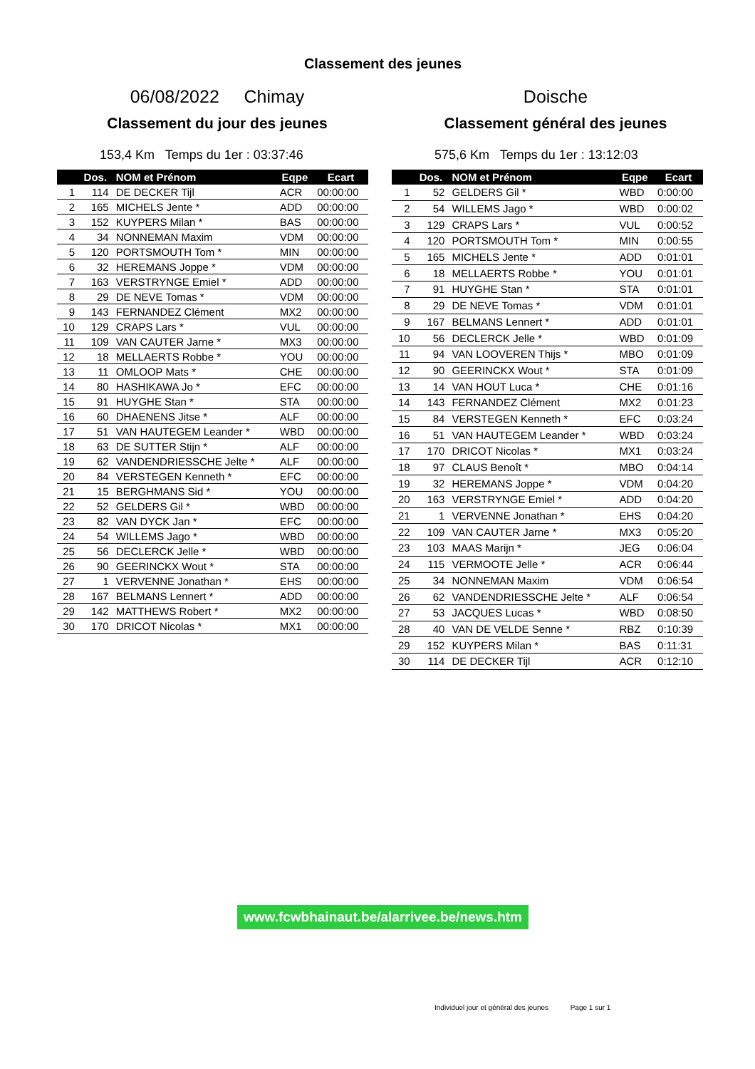Classement des jeunes
06/08/2022 Chimay
Classement du jour des jeunes
153,4 Km Temps du 1er : 03:37:46
| | Dos. | NOM et Prénom | Eqpe | Ecart |
| --- | --- | --- | --- | --- |
| 1 | 114 | DE DECKER Tijl | ACR | 00:00:00 |
| 2 | 165 | MICHELS Jente * | ADD | 00:00:00 |
| 3 | 152 | KUYPERS Milan * | BAS | 00:00:00 |
| 4 | 34 | NONNEMAN Maxim | VDM | 00:00:00 |
| 5 | 120 | PORTSMOUTH Tom * | MIN | 00:00:00 |
| 6 | 32 | HEREMANS Joppe * | VDM | 00:00:00 |
| 7 | 163 | VERSTRYNGE Emiel * | ADD | 00:00:00 |
| 8 | 29 | DE NEVE Tomas * | VDM | 00:00:00 |
| 9 | 143 | FERNANDEZ Clément | MX2 | 00:00:00 |
| 10 | 129 | CRAPS Lars * | VUL | 00:00:00 |
| 11 | 109 | VAN CAUTER Jarne * | MX3 | 00:00:00 |
| 12 | 18 | MELLAERTS Robbe * | YOU | 00:00:00 |
| 13 | 11 | OMLOOP Mats * | CHE | 00:00:00 |
| 14 | 80 | HASHIKAWA Jo * | EFC | 00:00:00 |
| 15 | 91 | HUYGHE Stan * | STA | 00:00:00 |
| 16 | 60 | DHAENENS Jitse * | ALF | 00:00:00 |
| 17 | 51 | VAN HAUTEGEM Leander * | WBD | 00:00:00 |
| 18 | 63 | DE SUTTER Stijn * | ALF | 00:00:00 |
| 19 | 62 | VANDENDRIESSCHE Jelte * | ALF | 00:00:00 |
| 20 | 84 | VERSTEGEN Kenneth * | EFC | 00:00:00 |
| 21 | 15 | BERGHMANS Sid * | YOU | 00:00:00 |
| 22 | 52 | GELDERS Gil * | WBD | 00:00:00 |
| 23 | 82 | VAN DYCK Jan * | EFC | 00:00:00 |
| 24 | 54 | WILLEMS Jago * | WBD | 00:00:00 |
| 25 | 56 | DECLERCK Jelle * | WBD | 00:00:00 |
| 26 | 90 | GEERINCKX Wout * | STA | 00:00:00 |
| 27 | 1 | VERVENNE Jonathan * | EHS | 00:00:00 |
| 28 | 167 | BELMANS Lennert * | ADD | 00:00:00 |
| 29 | 142 | MATTHEWS Robert * | MX2 | 00:00:00 |
| 30 | 170 | DRICOT Nicolas * | MX1 | 00:00:00 |
Doische
Classement général des jeunes
575,6 Km Temps du 1er : 13:12:03
| | Dos. | NOM et Prénom | Eqpe | Ecart |
| --- | --- | --- | --- | --- |
| 1 | 52 | GELDERS Gil * | WBD | 0:00:00 |
| 2 | 54 | WILLEMS Jago * | WBD | 0:00:02 |
| 3 | 129 | CRAPS Lars * | VUL | 0:00:52 |
| 4 | 120 | PORTSMOUTH Tom * | MIN | 0:00:55 |
| 5 | 165 | MICHELS Jente * | ADD | 0:01:01 |
| 6 | 18 | MELLAERTS Robbe * | YOU | 0:01:01 |
| 7 | 91 | HUYGHE Stan * | STA | 0:01:01 |
| 8 | 29 | DE NEVE Tomas * | VDM | 0:01:01 |
| 9 | 167 | BELMANS Lennert * | ADD | 0:01:01 |
| 10 | 56 | DECLERCK Jelle * | WBD | 0:01:09 |
| 11 | 94 | VAN LOOVEREN Thijs * | MBO | 0:01:09 |
| 12 | 90 | GEERINCKX Wout * | STA | 0:01:09 |
| 13 | 14 | VAN HOUT Luca * | CHE | 0:01:16 |
| 14 | 143 | FERNANDEZ Clément | MX2 | 0:01:23 |
| 15 | 84 | VERSTEGEN Kenneth * | EFC | 0:03:24 |
| 16 | 51 | VAN HAUTEGEM Leander * | WBD | 0:03:24 |
| 17 | 170 | DRICOT Nicolas * | MX1 | 0:03:24 |
| 18 | 97 | CLAUS Benoît * | MBO | 0:04:14 |
| 19 | 32 | HEREMANS Joppe * | VDM | 0:04:20 |
| 20 | 163 | VERSTRYNGE Emiel * | ADD | 0:04:20 |
| 21 | 1 | VERVENNE Jonathan * | EHS | 0:04:20 |
| 22 | 109 | VAN CAUTER Jarne * | MX3 | 0:05:20 |
| 23 | 103 | MAAS Marijn * | JEG | 0:06:04 |
| 24 | 115 | VERMOOTE Jelle * | ACR | 0:06:44 |
| 25 | 34 | NONNEMAN Maxim | VDM | 0:06:54 |
| 26 | 62 | VANDENDRIESSCHE Jelte * | ALF | 0:06:54 |
| 27 | 53 | JACQUES Lucas * | WBD | 0:08:50 |
| 28 | 40 | VAN DE VELDE Senne * | RBZ | 0:10:39 |
| 29 | 152 | KUYPERS Milan * | BAS | 0:11:31 |
| 30 | 114 | DE DECKER Tijl | ACR | 0:12:10 |
www.fcwbhainaut.be/alarrivee.be/news.htm
Individuel jour et général des jeunes Page 1 sur 1